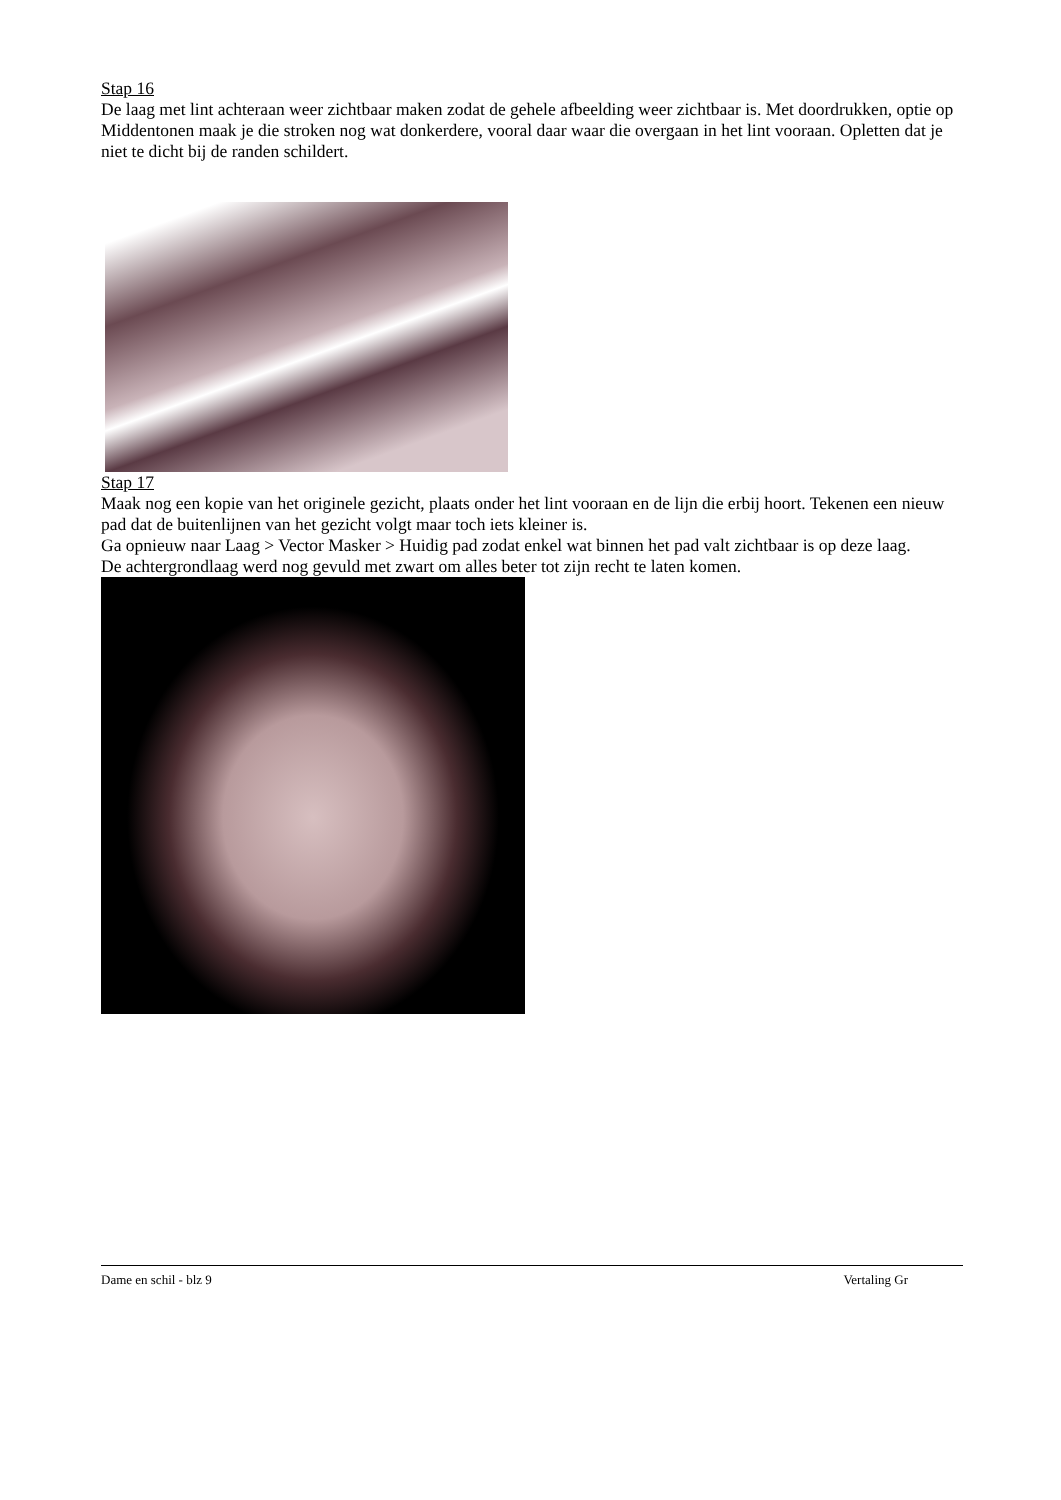Stap 16
De laag met lint achteraan weer zichtbaar maken zodat de gehele afbeelding weer zichtbaar is. Met doordrukken, optie op Middentonen maak je die stroken nog wat donkerdere, vooral daar waar die overgaan in het lint vooraan. Opletten dat je niet te dicht bij de randen schildert.
Stap 17
Maak nog een kopie van het originele gezicht, plaats onder het lint vooraan en de lijn die erbij hoort. Tekenen een nieuw pad dat de buitenlijnen van het gezicht volgt maar toch iets kleiner is.
Ga opnieuw naar Laag > Vector Masker > Huidig pad zodat enkel wat binnen het pad valt zichtbaar is op deze laag.
De achtergrondlaag werd nog gevuld met zwart om alles beter tot zijn recht te laten komen.
Dame en schil - blz 9 Vertaling Gr